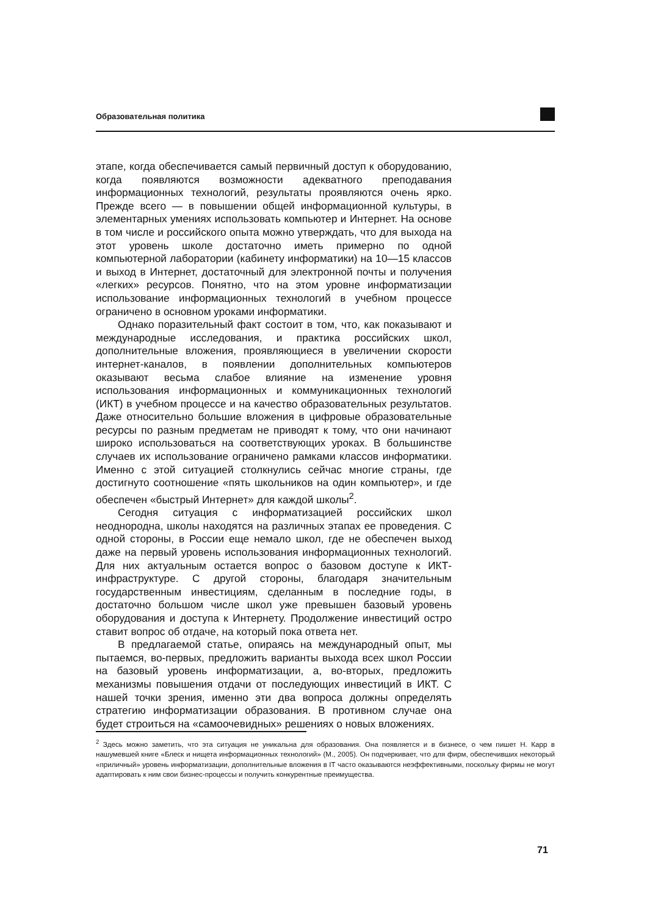Образовательная политика
этапе, когда обеспечивается самый первичный доступ к оборудованию, когда появляются возможности адекватного преподавания информационных технологий, результаты проявляются очень ярко. Прежде всего — в повышении общей информационной культуры, в элементарных умениях использовать компьютер и Интернет. На основе в том числе и российского опыта можно утверждать, что для выхода на этот уровень школе достаточно иметь примерно по одной компьютерной лаборатории (кабинету информатики) на 10—15 классов и выход в Интернет, достаточный для электронной почты и получения «легких» ресурсов. Понятно, что на этом уровне информатизации использование информационных технологий в учебном процессе ограничено в основном уроками информатики.
Однако поразительный факт состоит в том, что, как показывают и международные исследования, и практика российских школ, дополнительные вложения, проявляющиеся в увеличении скорости интернет-каналов, в появлении дополнительных компьютеров оказывают весьма слабое влияние на изменение уровня использования информационных и коммуникационных технологий (ИКТ) в учебном процессе и на качество образовательных результатов. Даже относительно большие вложения в цифровые образовательные ресурсы по разным предметам не приводят к тому, что они начинают широко использоваться на соответствующих уроках. В большинстве случаев их использование ограничено рамками классов информатики. Именно с этой ситуацией столкнулись сейчас многие страны, где достигнуто соотношение «пять школьников на один компьютер», и где обеспечен «быстрый Интернет» для каждой школы<sup>2</sup>.
Сегодня ситуация с информатизацией российских школ неоднородна, школы находятся на различных этапах ее проведения. С одной стороны, в России еще немало школ, где не обеспечен выход даже на первый уровень использования информационных технологий. Для них актуальным остается вопрос о базовом доступе к ИКТ-инфраструктуре. С другой стороны, благодаря значительным государственным инвестициям, сделанным в последние годы, в достаточно большом числе школ уже превышен базовый уровень оборудования и доступа к Интернету. Продолжение инвестиций остро ставит вопрос об отдаче, на который пока ответа нет.
В предлагаемой статье, опираясь на международный опыт, мы пытаемся, во-первых, предложить варианты выхода всех школ России на базовый уровень информатизации, а, во-вторых, предложить механизмы повышения отдачи от последующих инвестиций в ИКТ. С нашей точки зрения, именно эти два вопроса должны определять стратегию информатизации образования. В противном случае она будет строиться на «самоочевидных» решениях о новых вложениях.
<sup>2</sup> Здесь можно заметить, что эта ситуация не уникальна для образования. Она появляется и в бизнесе, о чем пишет Н. Карр в нашумевшей книге «Блеск и нищета информационных технологий» (М., 2005). Он подчеркивает, что для фирм, обеспечивших некоторый «приличный» уровень информатизации, дополнительные вложения в IT часто оказываются неэффективными, поскольку фирмы не могут адаптировать к ним свои бизнес-процессы и получить конкурентные преимущества.
71